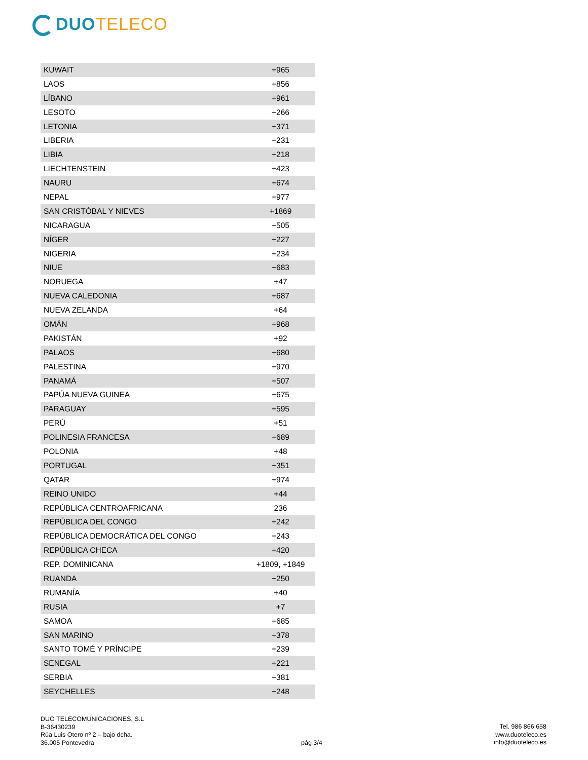DUO TELECO
| KUWAIT | +965 |
| LAOS | +856 |
| LÍBANO | +961 |
| LESOTO | +266 |
| LETONIA | +371 |
| LIBERIA | +231 |
| LIBIA | +218 |
| LIECHTENSTEIN | +423 |
| NAURU | +674 |
| NEPAL | +977 |
| SAN CRISTÓBAL Y NIEVES | +1869 |
| NICARAGUA | +505 |
| NÍGER | +227 |
| NIGERIA | +234 |
| NIUE | +683 |
| NORUEGA | +47 |
| NUEVA CALEDONIA | +687 |
| NUEVA ZELANDA | +64 |
| OMÁN | +968 |
| PAKISTÁN | +92 |
| PALAOS | +680 |
| PALESTINA | +970 |
| PANAMÁ | +507 |
| PAPÚA NUEVA GUINEA | +675 |
| PARAGUAY | +595 |
| PERÚ | +51 |
| POLINESIA FRANCESA | +689 |
| POLONIA | +48 |
| PORTUGAL | +351 |
| QATAR | +974 |
| REINO UNIDO | +44 |
| REPÚBLICA CENTROAFRICANA | 236 |
| REPÚBLICA DEL CONGO | +242 |
| REPÚBLICA DEMOCRÁTICA DEL CONGO | +243 |
| REPÚBLICA CHECA | +420 |
| REP. DOMINICANA | +1809, +1849 |
| RUANDA | +250 |
| RUMANÍA | +40 |
| RUSIA | +7 |
| SAMOA | +685 |
| SAN MARINO | +378 |
| SANTO TOMÉ Y PRÍNCIPE | +239 |
| SENEGAL | +221 |
| SERBIA | +381 |
| SEYCHELLES | +248 |
DUO TELECOMUNICACIONES, S.L
B-36430239
Rúa Luis Otero nº 2 – bajo dcha.
36.005 Pontevedra
pág 3/4
Tel. 986 866 658
www.duoteleco.es
info@duoteleco.es